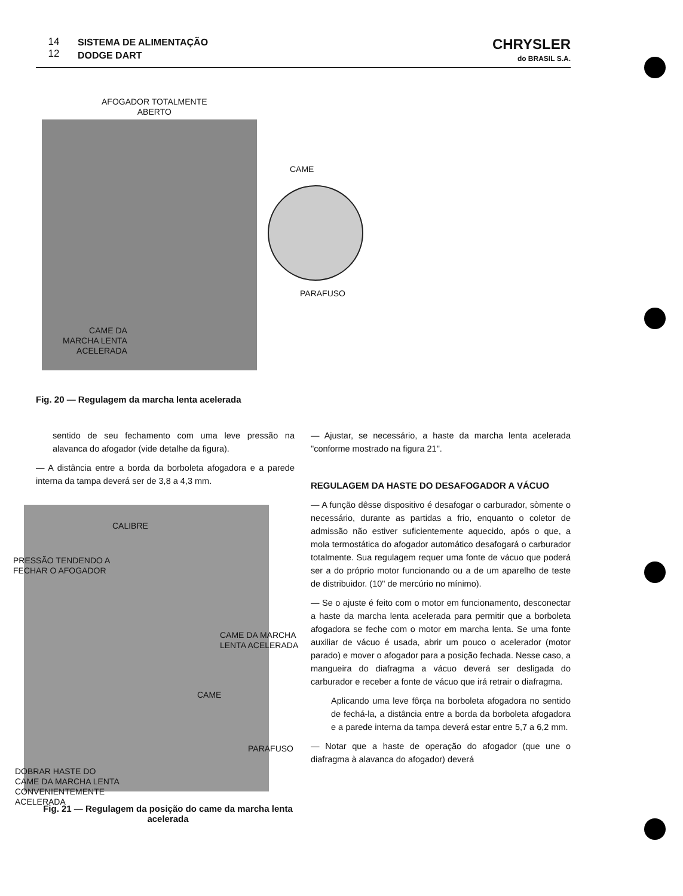14
12
SISTEMA DE ALIMENTAÇÃO
DODGE DART
CHRYSLER
do BRASIL S.A.
AFOGADOR TOTALMENTE
ABERTO
CAME
PARAFUSO
CAME DA
MARCHA LENTA
ACELERADA
Fig. 20 — Regulagem da marcha lenta acelerada
sentido de seu fechamento com uma leve pressão na alavanca do afogador (vide detalhe da figura).
— A distância entre a borda da borboleta afogadora e a parede interna da tampa deverá ser de 3,8 a 4,3 mm.
CALIBRE
PRESSÃO TENDENDO A
FECHAR O AFOGADOR
CAME DA MARCHA
LENTA ACELERADA
CAME
PARAFUSO
DOBRAR HASTE DO
CAME DA MARCHA LENTA
CONVENIENTEMENTE
ACELERADA
Fig. 21 — Regulagem da posição do came da marcha lenta acelerada
— Ajustar, se necessário, a haste da marcha lenta acelerada "conforme mostrado na figura 21".
REGULAGEM DA HASTE DO DESAFOGADOR A VÁCUO
— A função dêsse dispositivo é desafogar o carburador, sòmente o necessário, durante as partidas a frio, enquanto o coletor de admissão não estiver suficientemente aquecido, após o que, a mola termostática do afogador automático desafogará o carburador totalmente. Sua regulagem requer uma fonte de vácuo que poderá ser a do próprio motor funcionando ou a de um aparelho de teste de distribuidor. (10" de mercúrio no mínimo).
— Se o ajuste é feito com o motor em funcionamento, desconectar a haste da marcha lenta acelerada para permitir que a borboleta afogadora se feche com o motor em marcha lenta. Se uma fonte auxiliar de vácuo é usada, abrir um pouco o acelerador (motor parado) e mover o afogador para a posição fechada. Nesse caso, a mangueira do diafragma a vácuo deverá ser desligada do carburador e receber a fonte de vácuo que irá retrair o diafragma.
Aplicando uma leve fôrça na borboleta afogadora no sentido de fechá-la, a distância entre a borda da borboleta afogadora e a parede interna da tampa deverá estar entre 5,7 a 6,2 mm.
— Notar que a haste de operação do afogador (que une o diafragma à alavanca do afogador) deverá